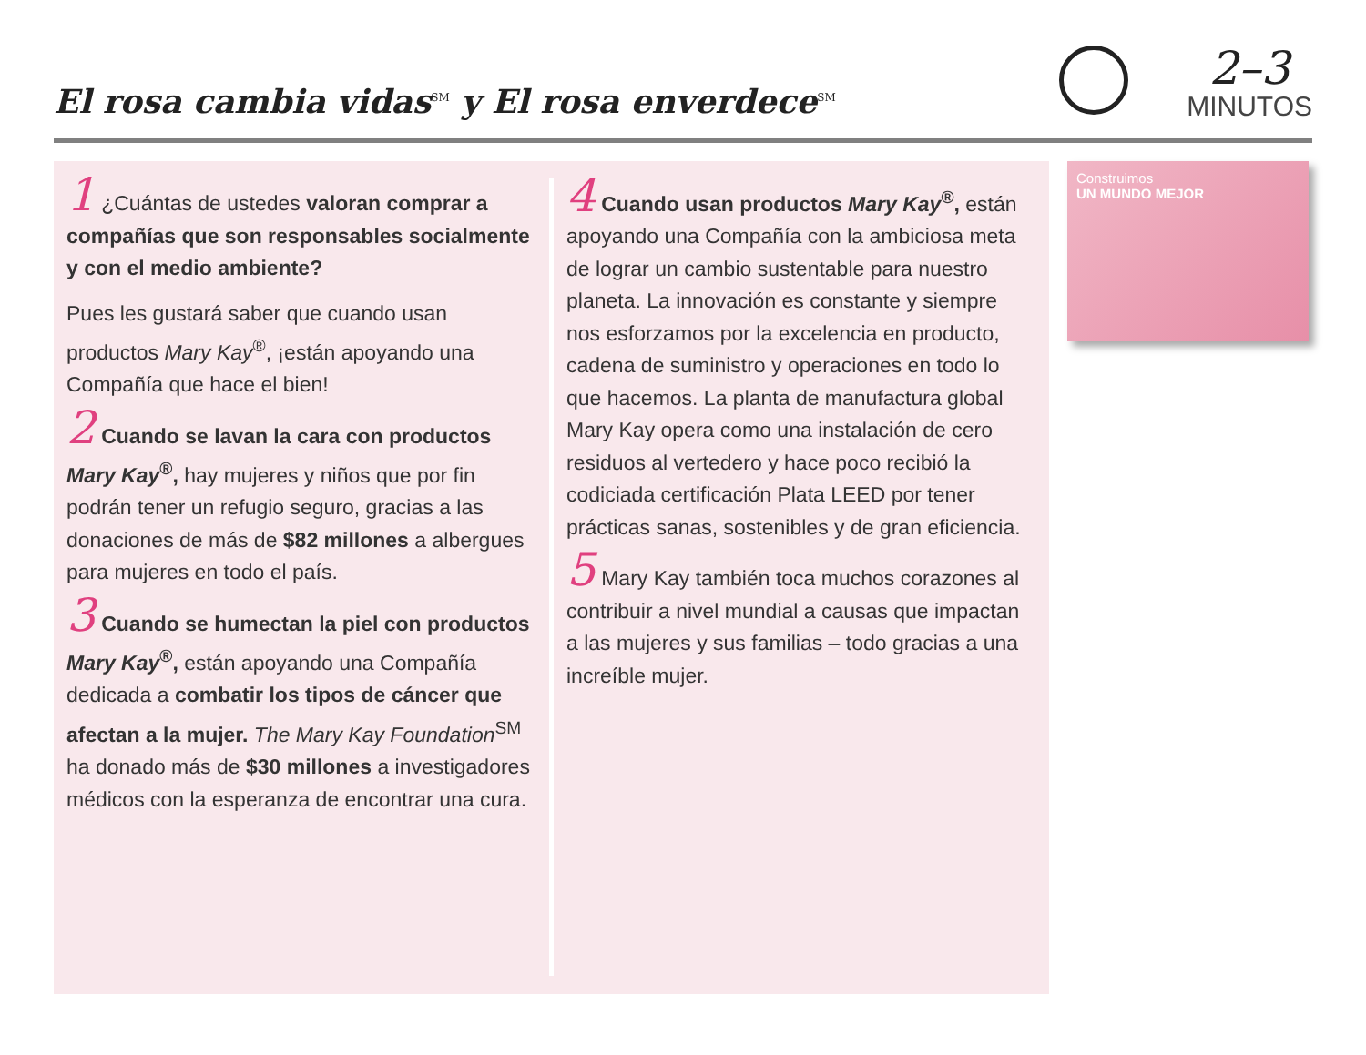El rosa cambia vidas<sup>SM</sup> y El rosa enverdece<sup>SM</sup>
2–3
MINUTOS
1 ¿Cuántas de ustedes valoran comprar a compañías que son responsables socialmente y con el medio ambiente?
Pues les gustará saber que cuando usan productos Mary Kay<sup>®</sup>, ¡están apoyando una Compañía que hace el bien!
2 Cuando se lavan la cara con productos Mary Kay<sup>®</sup>, hay mujeres y niños que por fin podrán tener un refugio seguro, gracias a las donaciones de más de $82 millones a albergues para mujeres en todo el país.
3 Cuando se humectan la piel con productos Mary Kay<sup>®</sup>, están apoyando una Compañía dedicada a combatir los tipos de cáncer que afectan a la mujer. The Mary Kay Foundation<sup>SM</sup> ha donado más de $30 millones a investigadores médicos con la esperanza de encontrar una cura.
4 Cuando usan productos Mary Kay<sup>®</sup>, están apoyando una Compañía con la ambiciosa meta de lograr un cambio sustentable para nuestro planeta. La innovación es constante y siempre nos esforzamos por la excelencia en producto, cadena de suministro y operaciones en todo lo que hacemos. La planta de manufactura global Mary Kay opera como una instalación de cero residuos al vertedero y hace poco recibió la codiciada certificación Plata LEED por tener prácticas sanas, sostenibles y de gran eficiencia.
5 Mary Kay también toca muchos corazones al contribuir a nivel mundial a causas que impactan a las mujeres y sus familias – todo gracias a una increíble mujer.
Construimos
UN MUNDO MEJOR